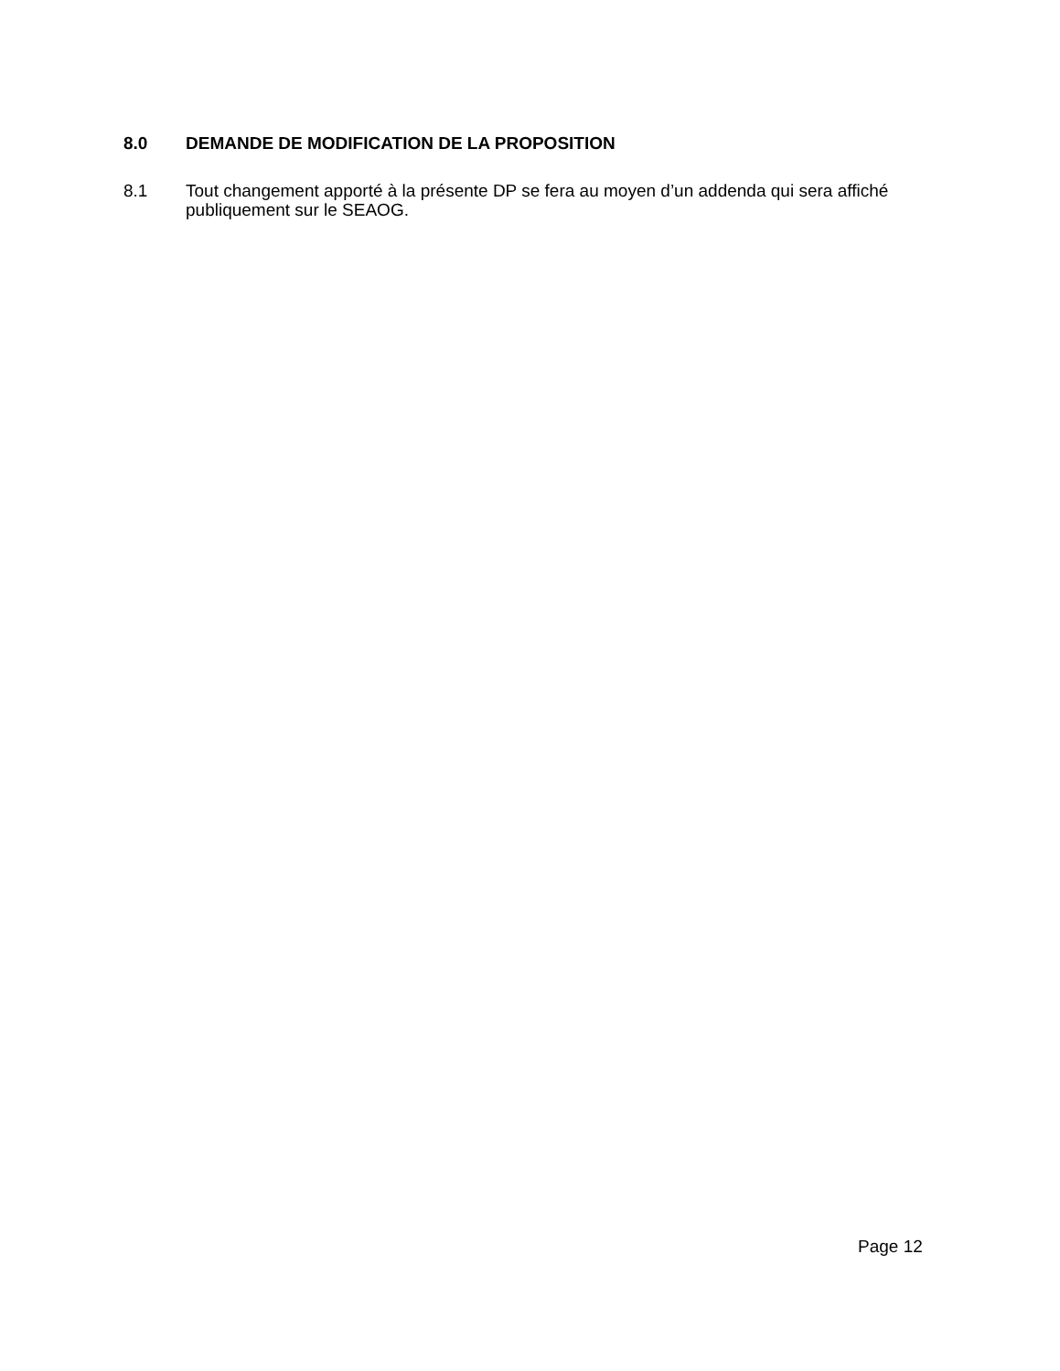8.0 DEMANDE DE MODIFICATION DE LA PROPOSITION
8.1 Tout changement apporté à la présente DP se fera au moyen d’un addenda qui sera affiché publiquement sur le SEAOG.
Page 12